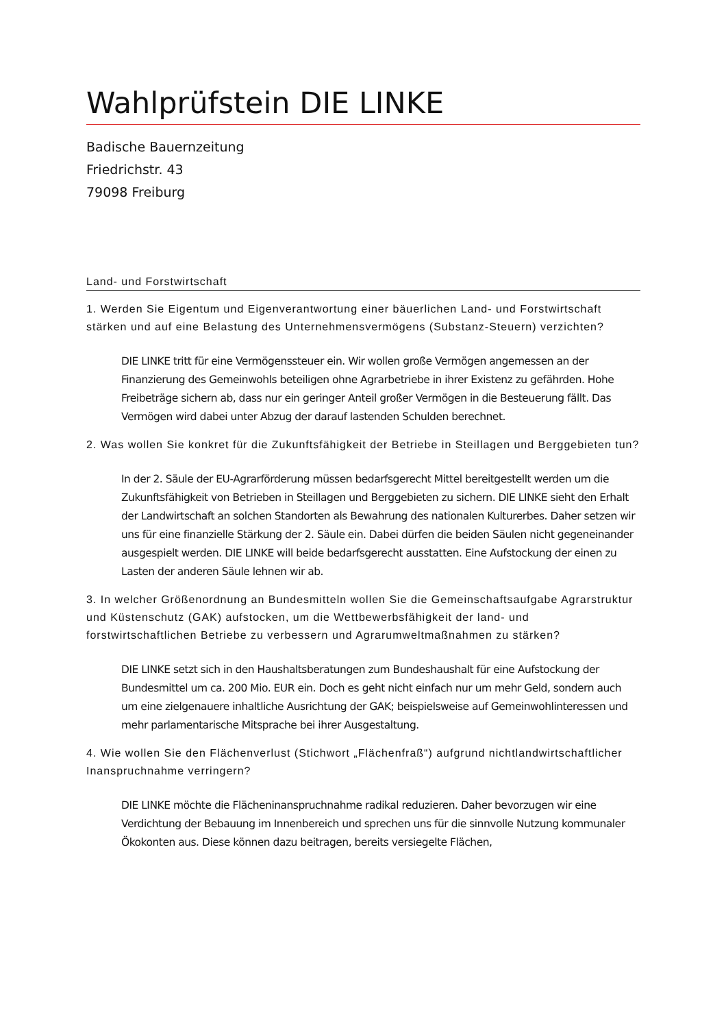Wahlprüfstein DIE LINKE
Badische Bauernzeitung
Friedrichstr. 43
79098 Freiburg
Land- und Forstwirtschaft
1. Werden Sie Eigentum und Eigenverantwortung einer bäuerlichen Land- und Forstwirtschaft stärken und auf eine Belastung des Unternehmensvermögens (Substanz-Steuern) verzichten?
DIE LINKE tritt für eine Vermögenssteuer ein. Wir wollen große Vermögen angemessen an der Finanzierung des Gemeinwohls beteiligen ohne Agrarbetriebe in ihrer Existenz zu gefährden. Hohe Freibeträge sichern ab, dass nur ein geringer Anteil großer Vermögen in die Besteuerung fällt. Das Vermögen wird dabei unter Abzug der darauf lastenden Schulden berechnet.
2. Was wollen Sie konkret für die Zukunftsfähigkeit der Betriebe in Steillagen und Berggebieten tun?
In der 2. Säule der EU-Agrarförderung müssen bedarfsgerecht Mittel bereitgestellt werden um die Zukunftsfähigkeit von Betrieben in Steillagen und Berggebieten zu sichern. DIE LINKE sieht den Erhalt der Landwirtschaft an solchen Standorten als Bewahrung des nationalen Kulturerbes. Daher setzen wir uns für eine finanzielle Stärkung der 2. Säule ein. Dabei dürfen die beiden Säulen nicht gegeneinander ausgespielt werden. DIE LINKE will beide bedarfsgerecht ausstatten. Eine Aufstockung der einen zu Lasten der anderen Säule lehnen wir ab.
3. In welcher Größenordnung an Bundesmitteln wollen Sie die Gemeinschaftsaufgabe Agrarstruktur und Küstenschutz (GAK) aufstocken, um die Wettbewerbsfähigkeit der land- und forstwirtschaftlichen Betriebe zu verbessern und Agrarumweltmaßnahmen zu stärken?
DIE LINKE setzt sich in den Haushaltsberatungen zum Bundeshaushalt für eine Aufstockung der Bundesmittel um ca. 200 Mio. EUR ein. Doch es geht nicht einfach nur um mehr Geld, sondern auch um eine zielgenauere inhaltliche Ausrichtung der GAK; beispielsweise auf Gemeinwohlinteressen und mehr parlamentarische Mitsprache bei ihrer Ausgestaltung.
4. Wie wollen Sie den Flächenverlust (Stichwort „Flächenfraß“) aufgrund nichtlandwirtschaftlicher Inanspruchnahme verringern?
DIE LINKE möchte die Flächeninanspruchnahme radikal reduzieren. Daher bevorzugen wir eine Verdichtung der Bebauung im Innenbereich und sprechen uns für die sinnvolle Nutzung kommunaler Ökokonten aus. Diese können dazu beitragen, bereits versiegelte Flächen,